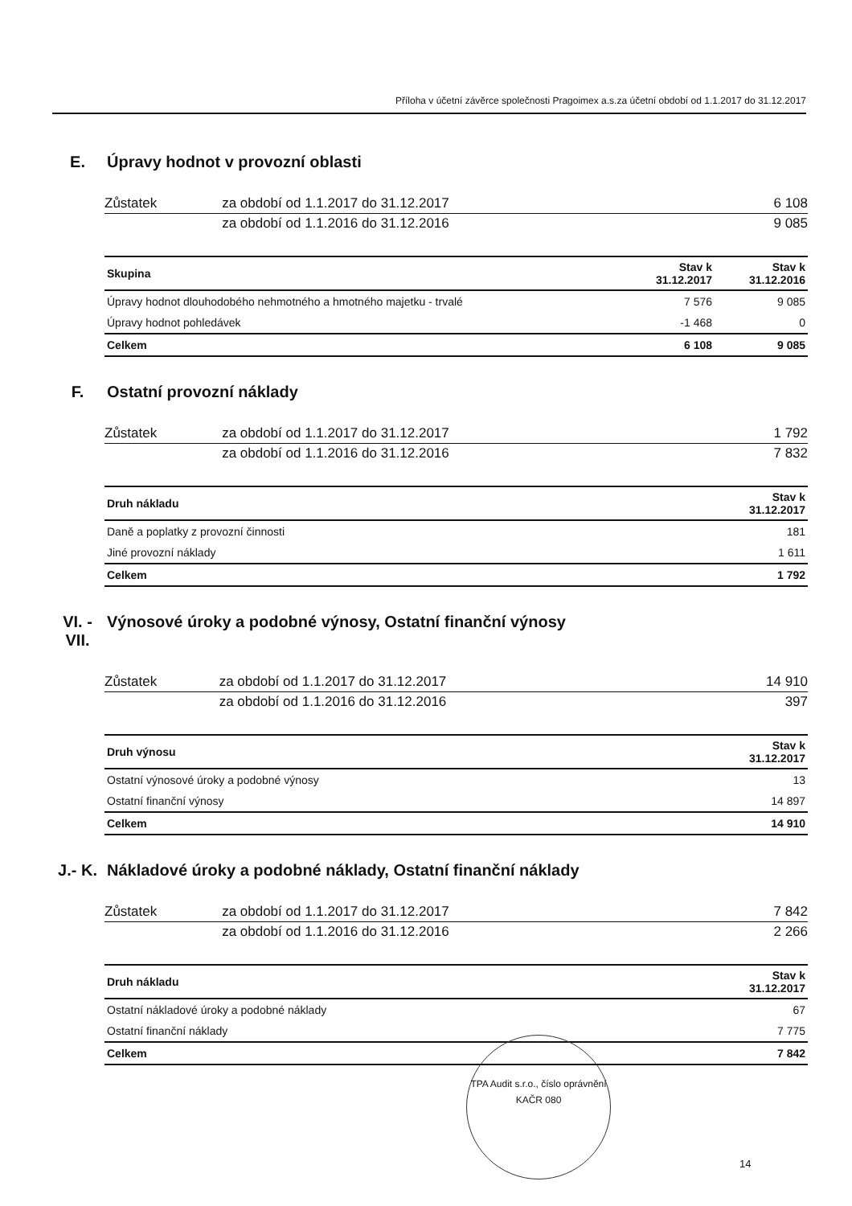Příloha v účetní závěrce společnosti Pragoimex a.s.za účetní období od 1.1.2017 do 31.12.2017
E. Úpravy hodnot v provozní oblasti
| Zůstatek | za období od 1.1.2017 do 31.12.2017 | 6 108 |
| | za období od 1.1.2016 do 31.12.2016 | 9 085 |
| Skupina | Stav k 31.12.2017 | Stav k 31.12.2016 |
| --- | --- | --- |
| Úpravy hodnot dlouhodobého nehmotného a hmotného majetku - trvalé | 7 576 | 9 085 |
| Úpravy hodnot pohledávek | -1 468 | 0 |
| Celkem | 6 108 | 9 085 |
F. Ostatní provozní náklady
| Zůstatek | za období od 1.1.2017 do 31.12.2017 | 1 792 |
| | za období od 1.1.2016 do 31.12.2016 | 7 832 |
| Druh nákladu | Stav k 31.12.2017 |
| --- | --- |
| Daně a poplatky z provozní činnosti | 181 |
| Jiné provozní náklady | 1 611 |
| Celkem | 1 792 |
VI. -
VII. Výnosové úroky a podobné výnosy, Ostatní finanční výnosy
| Zůstatek | za období od 1.1.2017 do 31.12.2017 | 14 910 |
| | za období od 1.1.2016 do 31.12.2016 | 397 |
| Druh výnosu | Stav k 31.12.2017 |
| --- | --- |
| Ostatní výnosové úroky a podobné výnosy | 13 |
| Ostatní finanční výnosy | 14 897 |
| Celkem | 14 910 |
J.- K. Nákladové úroky a podobné náklady, Ostatní finanční náklady
| Zůstatek | za období od 1.1.2017 do 31.12.2017 | 7 842 |
| | za období od 1.1.2016 do 31.12.2016 | 2 266 |
| Druh nákladu | Stav k 31.12.2017 |
| --- | --- |
| Ostatní nákladové úroky a podobné náklady | 67 |
| Ostatní finanční náklady | 7 775 |
| Celkem | 7 842 |
TPA Audit s.r.o., číslo oprávnění KAČR 080
14